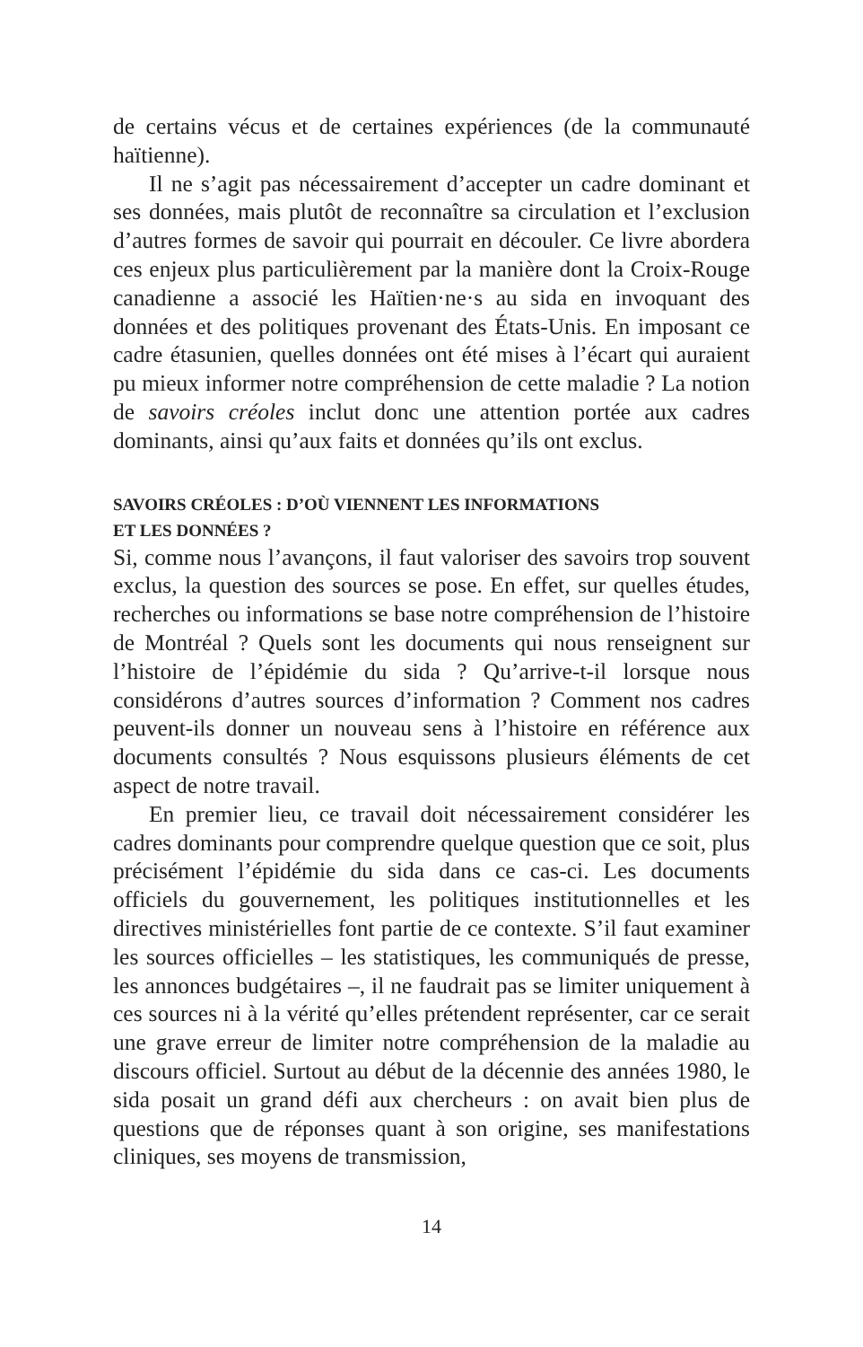de certains vécus et de certaines expériences (de la communauté haïtienne).
Il ne s’agit pas nécessairement d’accepter un cadre dominant et ses données, mais plutôt de reconnaître sa circulation et l’exclusion d’autres formes de savoir qui pourrait en découler. Ce livre abordera ces enjeux plus particulièrement par la manière dont la Croix-Rouge canadienne a associé les Haïtien·ne·s au sida en invoquant des données et des politiques provenant des États-Unis. En imposant ce cadre étasunien, quelles données ont été mises à l’écart qui auraient pu mieux informer notre compréhension de cette maladie ? La notion de savoirs créoles inclut donc une attention portée aux cadres dominants, ainsi qu’aux faits et données qu’ils ont exclus.
SAVOIRS CRÉOLES : D’OÙ VIENNENT LES INFORMATIONS
ET LES DONNÉES ?
Si, comme nous l’avançons, il faut valoriser des savoirs trop souvent exclus, la question des sources se pose. En effet, sur quelles études, recherches ou informations se base notre compréhension de l’histoire de Montréal ? Quels sont les documents qui nous renseignent sur l’histoire de l’épidémie du sida ? Qu’arrive-t-il lorsque nous considérons d’autres sources d’information ? Comment nos cadres peuvent-ils donner un nouveau sens à l’histoire en référence aux documents consultés ? Nous esquissons plusieurs éléments de cet aspect de notre travail.
En premier lieu, ce travail doit nécessairement considérer les cadres dominants pour comprendre quelque question que ce soit, plus précisément l’épidémie du sida dans ce cas-ci. Les documents officiels du gouvernement, les politiques institutionnelles et les directives ministérielles font partie de ce contexte. S’il faut examiner les sources officielles – les statistiques, les communiqués de presse, les annonces budgétaires –, il ne faudrait pas se limiter uniquement à ces sources ni à la vérité qu’elles prétendent représenter, car ce serait une grave erreur de limiter notre compréhension de la maladie au discours officiel. Surtout au début de la décennie des années 1980, le sida posait un grand défi aux chercheurs : on avait bien plus de questions que de réponses quant à son origine, ses manifestations cliniques, ses moyens de transmission,
14